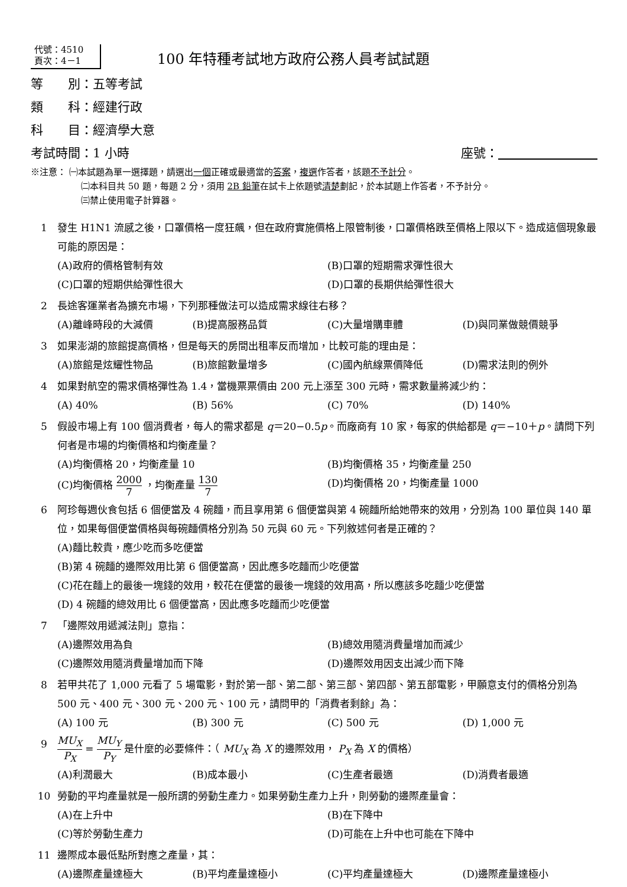代號：4510
頁次：4－1
100 年特種考試地方政府公務人員考試試題
等　　別：五等考試
類　　科：經建行政
科　　目：經濟學大意
考試時間：1 小時 座號：　　　　　　　　
※注意： ㈠本試題為單一選擇題，請選出一個正確或最適當的答案，複選作答者，該題不予計分。
㈡本科目共 50 題，每題 2 分，須用 2B 鉛筆在試卡上依題號清楚劃記，於本試題上作答者，不予計分。
㈢禁止使用電子計算器。
1 發生 H1N1 流感之後，口罩價格一度狂飆，但在政府實施價格上限管制後，口罩價格跌至價格上限以下。造成這個現象最可能的原因是：
(A)政府的價格管制有效 (B)口罩的短期需求彈性很大 (C)口罩的短期供給彈性很大 (D)口罩的長期供給彈性很大
2 長途客運業者為擴充市場，下列那種做法可以造成需求線往右移？
(A)離峰時段的大減價 (B)提高服務品質 (C)大量增購車體 (D)與同業做競價競爭
3 如果澎湖的旅館提高價格，但是每天的房間出租率反而增加，比較可能的理由是：
(A)旅館是炫耀性物品 (B)旅館數量增多 (C)國內航線票價降低 (D)需求法則的例外
4 如果對航空的需求價格彈性為 1.4，當機票票價由 200 元上漲至 300 元時，需求數量將減少約：
(A) 40% (B) 56% (C) 70% (D) 140%
5 假設市場上有 100 個消費者，每人的需求都是 q＝20−0.5p。而廠商有 10 家，每家的供給都是 q＝−10＋p。請問下列何者是市場的均衡價格和均衡產量？
(A)均衡價格 20，均衡產量 10 (B)均衡價格 35，均衡產量 250 (C)均衡價格 2000 7 ，均衡產量 130 7 (D)均衡價格 20，均衡產量 1000
6 阿珍每週伙食包括 6 個便當及 4 碗麵，而且享用第 6 個便當與第 4 碗麵所給她帶來的效用，分別為 100 單位與 140 單位，如果每個便當價格與每碗麵價格分別為 50 元與 60 元。下列敘述何者是正確的？
(A)麵比較貴，應少吃而多吃便當
(B)第 4 碗麵的邊際效用比第 6 個便當高，因此應多吃麵而少吃便當
(C)花在麵上的最後一塊錢的效用，較花在便當的最後一塊錢的效用高，所以應該多吃麵少吃便當
(D) 4 碗麵的總效用比 6 個便當高，因此應多吃麵而少吃便當
7 「邊際效用遞減法則」意指：
(A)邊際效用為負 (B)總效用隨消費量增加而減少 (C)邊際效用隨消費量增加而下降 (D)邊際效用因支出減少而下降
8 若甲共花了 1,000 元看了 5 場電影，對於第一部、第二部、第三部、第四部、第五部電影，甲願意支付的價格分別為 500 元、400 元、300 元、200 元、100 元，請問甲的「消費者剩餘」為：
(A) 100 元 (B) 300 元 (C) 500 元 (D) 1,000 元
9 MU<sub>X</sub> P<sub>X</sub> = MU<sub>Y</sub> P<sub>Y</sub> 是什麼的必要條件：（ MU<sub>X</sub> 為 X 的邊際效用， P<sub>X</sub> 為 X 的價格）
(A)利潤最大 (B)成本最小 (C)生產者最適 (D)消費者最適
10 勞動的平均產量就是一般所謂的勞動生產力。如果勞動生產力上升，則勞動的邊際產量會：
(A)在上升中 (B)在下降中 (C)等於勞動生產力 (D)可能在上升中也可能在下降中
11 邊際成本最低點所對應之產量，其：
(A)邊際產量達極大 (B)平均產量達極小 (C)平均產量達極大 (D)邊際產量達極小